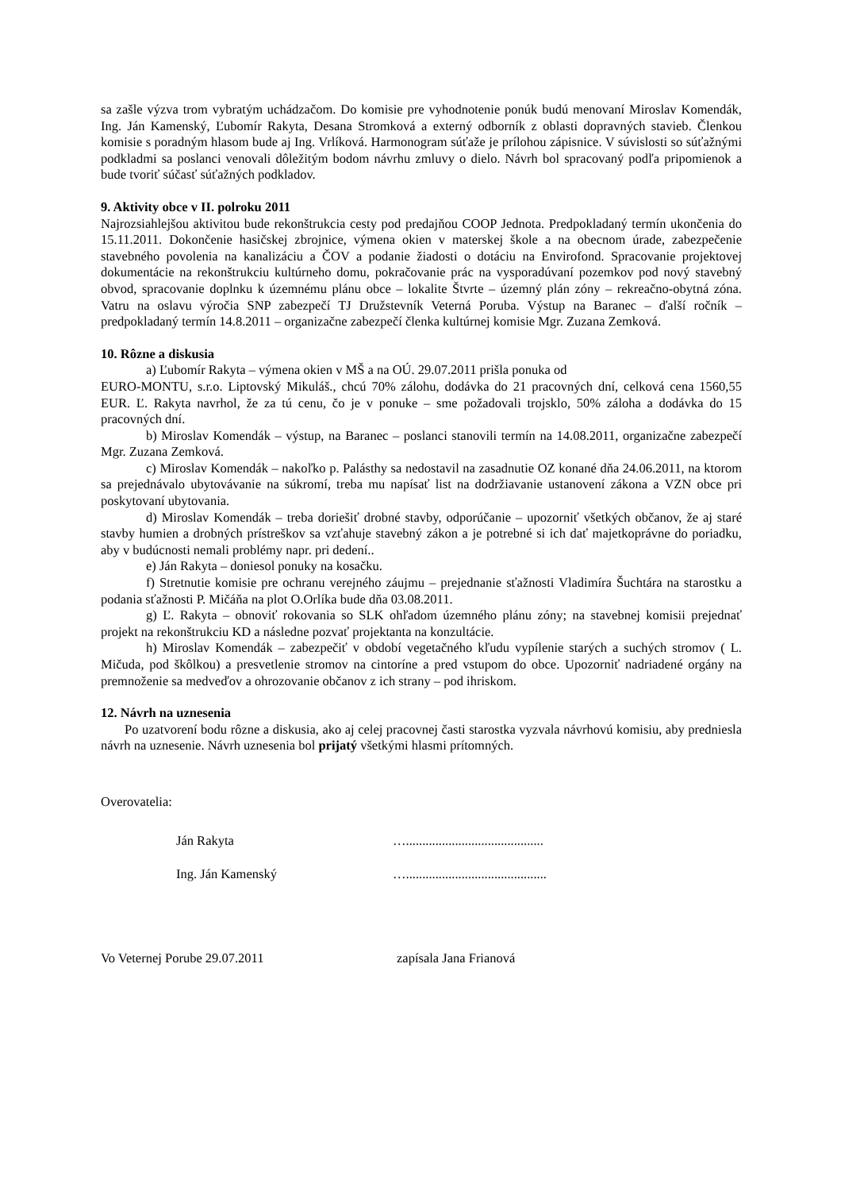sa zašle výzva trom vybratým uchádzačom. Do komisie pre vyhodnotenie ponúk budú menovaní Miroslav Komendák, Ing. Ján Kamenský, Ľubomír Rakyta, Desana Stromková a externý odborník z oblasti dopravných stavieb. Členkou komisie s poradným hlasom bude aj Ing. Vrlíková. Harmonogram súťaže je prílohou zápisnice. V súvislosti so súťažnými podkladmi sa poslanci venovali dôležitým bodom návrhu zmluvy o dielo. Návrh bol spracovaný podľa pripomienok a bude tvoriť súčasť súťažných podkladov.
9. Aktivity obce v II. polroku 2011
Najrozsiahlejšou aktivitou bude rekonštrukcia cesty pod predajňou COOP Jednota. Predpokladaný termín ukončenia do 15.11.2011. Dokončenie hasičskej zbrojnice, výmena okien v materskej škole a na obecnom úrade, zabezpečenie stavebného povolenia na kanalizáciu a ČOV a podanie žiadosti o dotáciu na Envirofond. Spracovanie projektovej dokumentácie na rekonštrukciu kultúrneho domu, pokračovanie prác na vysporadúvaní pozemkov pod nový stavebný obvod, spracovanie doplnku k územnému plánu obce – lokalite Štvrte – územný plán zóny – rekreačno-obytná zóna. Vatru na oslavu výročia SNP zabezpečí TJ Družstevník Veterná Poruba. Výstup na Baranec – ďalší ročník – predpokladaný termín 14.8.2011 – organizačne zabezpečí členka kultúrnej komisie Mgr. Zuzana Zemková.
10. Rôzne a diskusia
a) Ľubomír Rakyta – výmena okien v MŠ a na OÚ. 29.07.2011 prišla ponuka od
EURO-MONTU, s.r.o. Liptovský Mikuláš., chcú 70% zálohu, dodávka do 21 pracovných dní, celková cena 1560,55 EUR. Ľ. Rakyta navrhol, že za tú cenu, čo je v ponuke – sme požadovali trojsklo, 50% záloha a dodávka do 15 pracovných dní.
b) Miroslav Komendák – výstup, na Baranec – poslanci stanovili termín na 14.08.2011, organizačne zabezpečí Mgr. Zuzana Zemková.
c) Miroslav Komendák – nakoľko p. Palásthy sa nedostavil na zasadnutie OZ konané dňa 24.06.2011, na ktorom sa prejednávalo ubytovávanie na súkromí, treba mu napísať list na dodržiavanie ustanovení zákona a VZN obce pri poskytovaní ubytovania.
d) Miroslav Komendák – treba doriešiť drobné stavby, odporúčanie – upozorniť všetkých občanov, že aj staré stavby humien a drobných prístreškov sa vzťahuje stavebný zákon a je potrebné si ich dať majetkoprávne do poriadku, aby v budúcnosti nemali problémy napr. pri dedení..
e) Ján Rakyta – doniesol ponuky na kosačku.
f) Stretnutie komisie pre ochranu verejného záujmu – prejednanie sťažnosti Vladimíra Šuchtára na starostku a podania sťažnosti P. Mičáňa na plot O.Orlíka bude dňa 03.08.2011.
g) Ľ. Rakyta – obnoviť rokovania so SLK ohľadom územného plánu zóny; na stavebnej komisii prejednať projekt na rekonštrukciu KD a následne pozvať projektanta na konzultácie.
h) Miroslav Komendák – zabezpečiť v období vegetačného kľudu vypílenie starých a suchých stromov ( L. Mičuda, pod škôlkou) a presvetlenie stromov na cintoríne a pred vstupom do obce. Upozorniť nadriadené orgány na premnoženie sa medveďov a ohrozovanie občanov z ich strany – pod ihriskom.
12. Návrh na uznesenia
Po uzatvorení bodu rôzne a diskusia, ako aj celej pracovnej časti starostka vyzvala návrhovú komisiu, aby predniesla návrh na uznesenie. Návrh uznesenia bol prijatý všetkými hlasmi prítomných.
Overovatelia:
Ján Rakyta …..........................................
Ing. Ján Kamenský …...........................................
Vo Veternej Porube 29.07.2011 zapísala Jana Frianová